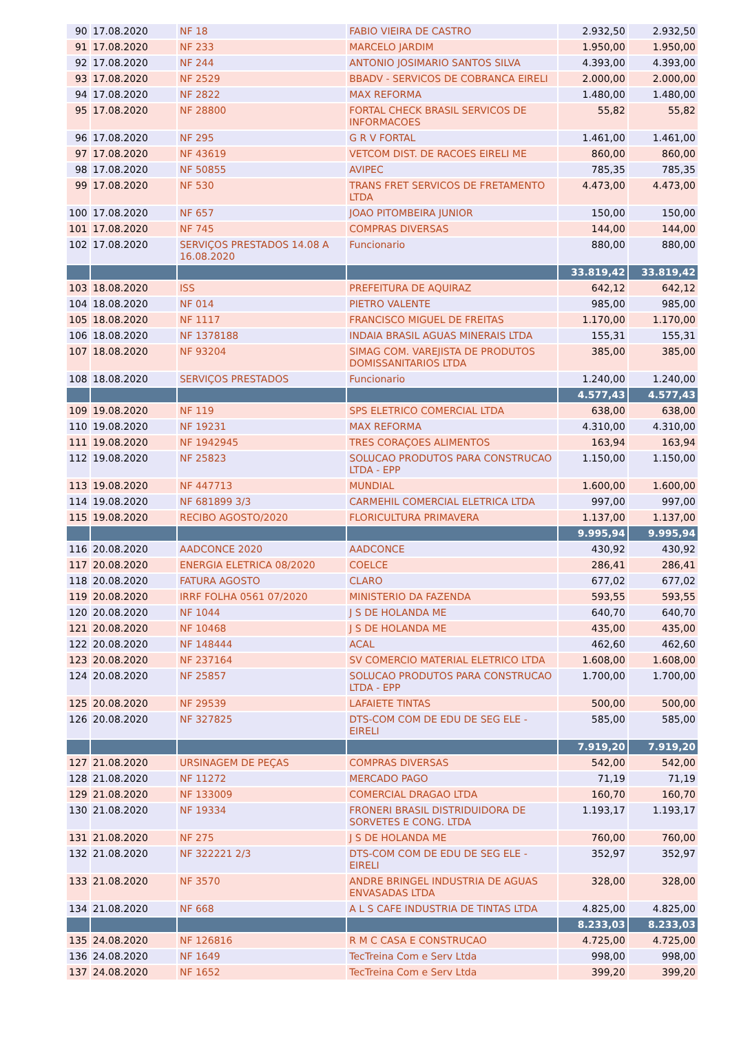| 90 | 17.08.2020 | NF 18 | FABIO VIEIRA DE CASTRO | 2.932,50 | 2.932,50 |
| 91 | 17.08.2020 | NF 233 | MARCELO JARDIM | 1.950,00 | 1.950,00 |
| 92 | 17.08.2020 | NF 244 | ANTONIO JOSIMARIO SANTOS SILVA | 4.393,00 | 4.393,00 |
| 93 | 17.08.2020 | NF 2529 | BBADV - SERVICOS DE COBRANCA EIRELI | 2.000,00 | 2.000,00 |
| 94 | 17.08.2020 | NF 2822 | MAX REFORMA | 1.480,00 | 1.480,00 |
| 95 | 17.08.2020 | NF 28800 | FORTAL CHECK BRASIL SERVICOS DE INFORMACOES | 55,82 | 55,82 |
| 96 | 17.08.2020 | NF 295 | G R V FORTAL | 1.461,00 | 1.461,00 |
| 97 | 17.08.2020 | NF 43619 | VETCOM DIST. DE RACOES EIRELI ME | 860,00 | 860,00 |
| 98 | 17.08.2020 | NF 50855 | AVIPEC | 785,35 | 785,35 |
| 99 | 17.08.2020 | NF 530 | TRANS FRET SERVICOS DE FRETAMENTO LTDA | 4.473,00 | 4.473,00 |
| 100 | 17.08.2020 | NF 657 | JOAO PITOMBEIRA JUNIOR | 150,00 | 150,00 |
| 101 | 17.08.2020 | NF 745 | COMPRAS DIVERSAS | 144,00 | 144,00 |
| 102 | 17.08.2020 | SERVIÇOS PRESTADOS 14.08 A 16.08.2020 | Funcionario | 880,00 | 880,00 |
| | | | | 33.819,42 | 33.819,42 |
| 103 | 18.08.2020 | ISS | PREFEITURA DE AQUIRAZ | 642,12 | 642,12 |
| 104 | 18.08.2020 | NF 014 | PIETRO VALENTE | 985,00 | 985,00 |
| 105 | 18.08.2020 | NF 1117 | FRANCISCO MIGUEL DE FREITAS | 1.170,00 | 1.170,00 |
| 106 | 18.08.2020 | NF 1378188 | INDAIA BRASIL AGUAS MINERAIS LTDA | 155,31 | 155,31 |
| 107 | 18.08.2020 | NF 93204 | SIMAG COM. VAREJISTA DE PRODUTOS DOMISSANITARIOS LTDA | 385,00 | 385,00 |
| 108 | 18.08.2020 | SERVIÇOS PRESTADOS | Funcionario | 1.240,00 | 1.240,00 |
| | | | | 4.577,43 | 4.577,43 |
| 109 | 19.08.2020 | NF 119 | SPS ELETRICO COMERCIAL LTDA | 638,00 | 638,00 |
| 110 | 19.08.2020 | NF 19231 | MAX REFORMA | 4.310,00 | 4.310,00 |
| 111 | 19.08.2020 | NF 1942945 | TRES CORAÇOES ALIMENTOS | 163,94 | 163,94 |
| 112 | 19.08.2020 | NF 25823 | SOLUCAO PRODUTOS PARA CONSTRUCAO LTDA - EPP | 1.150,00 | 1.150,00 |
| 113 | 19.08.2020 | NF 447713 | MUNDIAL | 1.600,00 | 1.600,00 |
| 114 | 19.08.2020 | NF 681899 3/3 | CARMEHIL COMERCIAL ELETRICA LTDA | 997,00 | 997,00 |
| 115 | 19.08.2020 | RECIBO AGOSTO/2020 | FLORICULTURA PRIMAVERA | 1.137,00 | 1.137,00 |
| | | | | 9.995,94 | 9.995,94 |
| 116 | 20.08.2020 | AADCONCE 2020 | AADCONCE | 430,92 | 430,92 |
| 117 | 20.08.2020 | ENERGIA ELETRICA 08/2020 | COELCE | 286,41 | 286,41 |
| 118 | 20.08.2020 | FATURA AGOSTO | CLARO | 677,02 | 677,02 |
| 119 | 20.08.2020 | IRRF FOLHA 0561 07/2020 | MINISTERIO DA FAZENDA | 593,55 | 593,55 |
| 120 | 20.08.2020 | NF 1044 | J S DE HOLANDA ME | 640,70 | 640,70 |
| 121 | 20.08.2020 | NF 10468 | J S DE HOLANDA ME | 435,00 | 435,00 |
| 122 | 20.08.2020 | NF 148444 | ACAL | 462,60 | 462,60 |
| 123 | 20.08.2020 | NF 237164 | SV COMERCIO MATERIAL ELETRICO LTDA | 1.608,00 | 1.608,00 |
| 124 | 20.08.2020 | NF 25857 | SOLUCAO PRODUTOS PARA CONSTRUCAO LTDA - EPP | 1.700,00 | 1.700,00 |
| 125 | 20.08.2020 | NF 29539 | LAFAIETE TINTAS | 500,00 | 500,00 |
| 126 | 20.08.2020 | NF 327825 | DTS-COM COM DE EDU DE SEG ELE - EIRELI | 585,00 | 585,00 |
| | | | | 7.919,20 | 7.919,20 |
| 127 | 21.08.2020 | URSINAGEM DE PEÇAS | COMPRAS DIVERSAS | 542,00 | 542,00 |
| 128 | 21.08.2020 | NF 11272 | MERCADO PAGO | 71,19 | 71,19 |
| 129 | 21.08.2020 | NF 133009 | COMERCIAL DRAGAO LTDA | 160,70 | 160,70 |
| 130 | 21.08.2020 | NF 19334 | FRONERI BRASIL DISTRIDUIDORA DE SORVETES E CONG. LTDA | 1.193,17 | 1.193,17 |
| 131 | 21.08.2020 | NF 275 | J S DE HOLANDA ME | 760,00 | 760,00 |
| 132 | 21.08.2020 | NF 322221 2/3 | DTS-COM COM DE EDU DE SEG ELE - EIRELI | 352,97 | 352,97 |
| 133 | 21.08.2020 | NF 3570 | ANDRE BRINGEL INDUSTRIA DE AGUAS ENVASADAS LTDA | 328,00 | 328,00 |
| 134 | 21.08.2020 | NF 668 | A L S CAFE INDUSTRIA DE TINTAS LTDA | 4.825,00 | 4.825,00 |
| | | | | 8.233,03 | 8.233,03 |
| 135 | 24.08.2020 | NF 126816 | R M C CASA E CONSTRUCAO | 4.725,00 | 4.725,00 |
| 136 | 24.08.2020 | NF 1649 | TecTreina Com e Serv Ltda | 998,00 | 998,00 |
| 137 | 24.08.2020 | NF 1652 | TecTreina Com e Serv Ltda | 399,20 | 399,20 |